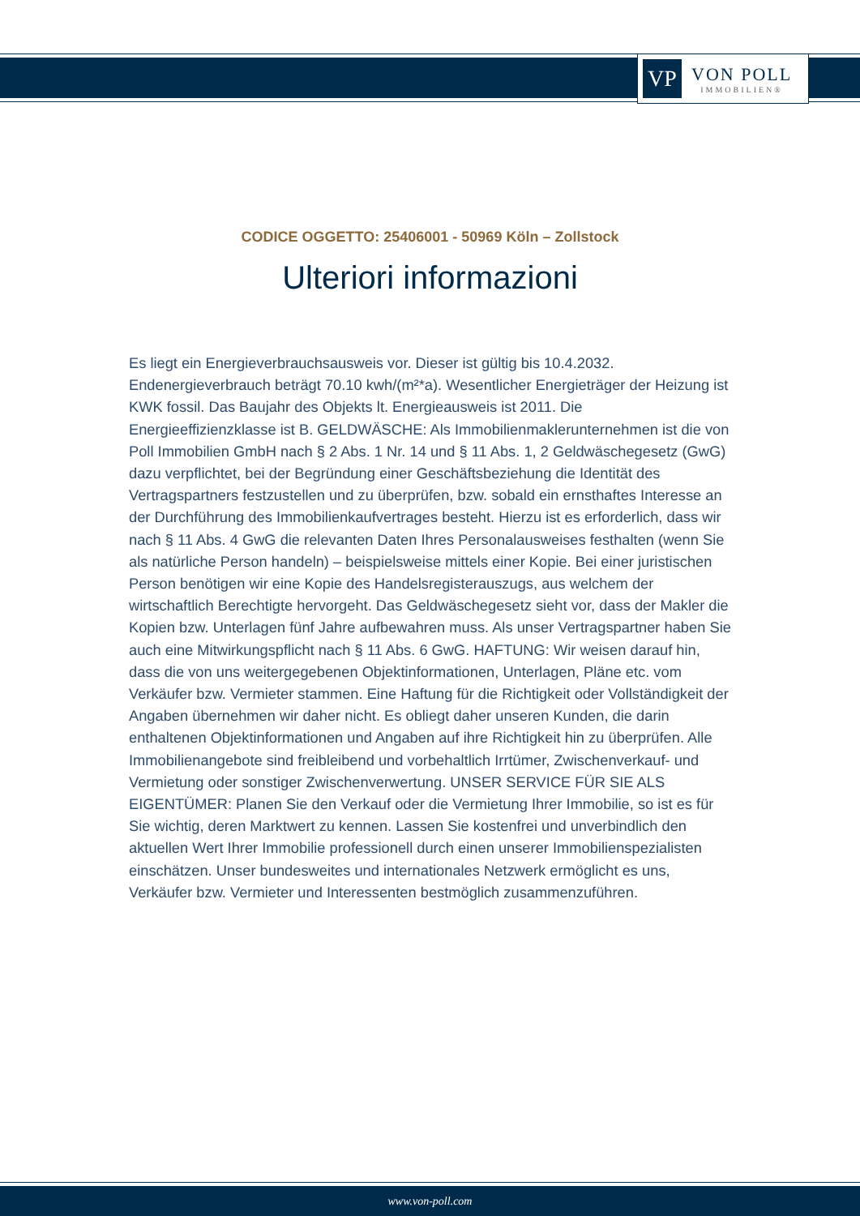VP
VON POLL
IMMOBILIEN®
CODICE OGGETTO: 25406001 - 50969 Köln – Zollstock
Ulteriori informazioni
Es liegt ein Energieverbrauchsausweis vor. Dieser ist gültig bis 10.4.2032. Endenergieverbrauch beträgt 70.10 kwh/(m²*a). Wesentlicher Energieträger der Heizung ist KWK fossil. Das Baujahr des Objekts lt. Energieausweis ist 2011. Die Energieeffizienzklasse ist B. GELDWÄSCHE: Als Immobilienmaklerunternehmen ist die von Poll Immobilien GmbH nach § 2 Abs. 1 Nr. 14 und § 11 Abs. 1, 2 Geldwäschegesetz (GwG) dazu verpflichtet, bei der Begründung einer Geschäftsbeziehung die Identität des Vertragspartners festzustellen und zu überprüfen, bzw. sobald ein ernsthaftes Interesse an der Durchführung des Immobilienkaufvertrages besteht. Hierzu ist es erforderlich, dass wir nach § 11 Abs. 4 GwG die relevanten Daten Ihres Personalausweises festhalten (wenn Sie als natürliche Person handeln) – beispielsweise mittels einer Kopie. Bei einer juristischen Person benötigen wir eine Kopie des Handelsregisterauszugs, aus welchem der wirtschaftlich Berechtigte hervorgeht. Das Geldwäschegesetz sieht vor, dass der Makler die Kopien bzw. Unterlagen fünf Jahre aufbewahren muss. Als unser Vertragspartner haben Sie auch eine Mitwirkungspflicht nach § 11 Abs. 6 GwG. HAFTUNG: Wir weisen darauf hin, dass die von uns weitergegebenen Objektinformationen, Unterlagen, Pläne etc. vom Verkäufer bzw. Vermieter stammen. Eine Haftung für die Richtigkeit oder Vollständigkeit der Angaben übernehmen wir daher nicht. Es obliegt daher unseren Kunden, die darin enthaltenen Objektinformationen und Angaben auf ihre Richtigkeit hin zu überprüfen. Alle Immobilienangebote sind freibleibend und vorbehaltlich Irrtümer, Zwischenverkauf- und Vermietung oder sonstiger Zwischenverwertung. UNSER SERVICE FÜR SIE ALS EIGENTÜMER: Planen Sie den Verkauf oder die Vermietung Ihrer Immobilie, so ist es für Sie wichtig, deren Marktwert zu kennen. Lassen Sie kostenfrei und unverbindlich den aktuellen Wert Ihrer Immobilie professionell durch einen unserer Immobilienspezialisten einschätzen. Unser bundesweites und internationales Netzwerk ermöglicht es uns, Verkäufer bzw. Vermieter und Interessenten bestmöglich zusammenzuführen.
www.von-poll.com